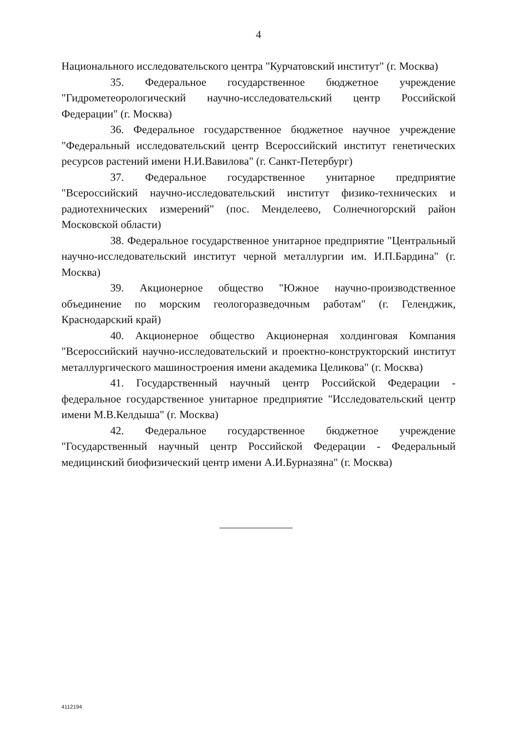4
Национального исследовательского центра "Курчатовский институт" (г. Москва)
35. Федеральное государственное бюджетное учреждение "Гидрометеорологический научно-исследовательский центр Российской Федерации" (г. Москва)
36. Федеральное государственное бюджетное научное учреждение "Федеральный исследовательский центр Всероссийский институт генетических ресурсов растений имени Н.И.Вавилова" (г. Санкт-Петербург)
37. Федеральное государственное унитарное предприятие "Всероссийский научно-исследовательский институт физико-технических и радиотехнических измерений" (пос. Менделеево, Солнечногорский район Московской области)
38. Федеральное государственное унитарное предприятие "Центральный научно-исследовательский институт черной металлургии им. И.П.Бардина" (г. Москва)
39. Акционерное общество "Южное научно-производственное объединение по морским геологоразведочным работам" (г. Геленджик, Краснодарский край)
40. Акционерное общество Акционерная холдинговая Компания "Всероссийский научно-исследовательский и проектно-конструкторский институт металлургического машиностроения имени академика Целикова" (г. Москва)
41. Государственный научный центр Российской Федерации - федеральное государственное унитарное предприятие "Исследовательский центр имени М.В.Келдыша" (г. Москва)
42. Федеральное государственное бюджетное учреждение "Государственный научный центр Российской Федерации - Федеральный медицинский биофизический центр имени А.И.Бурназяна" (г. Москва)
4112194